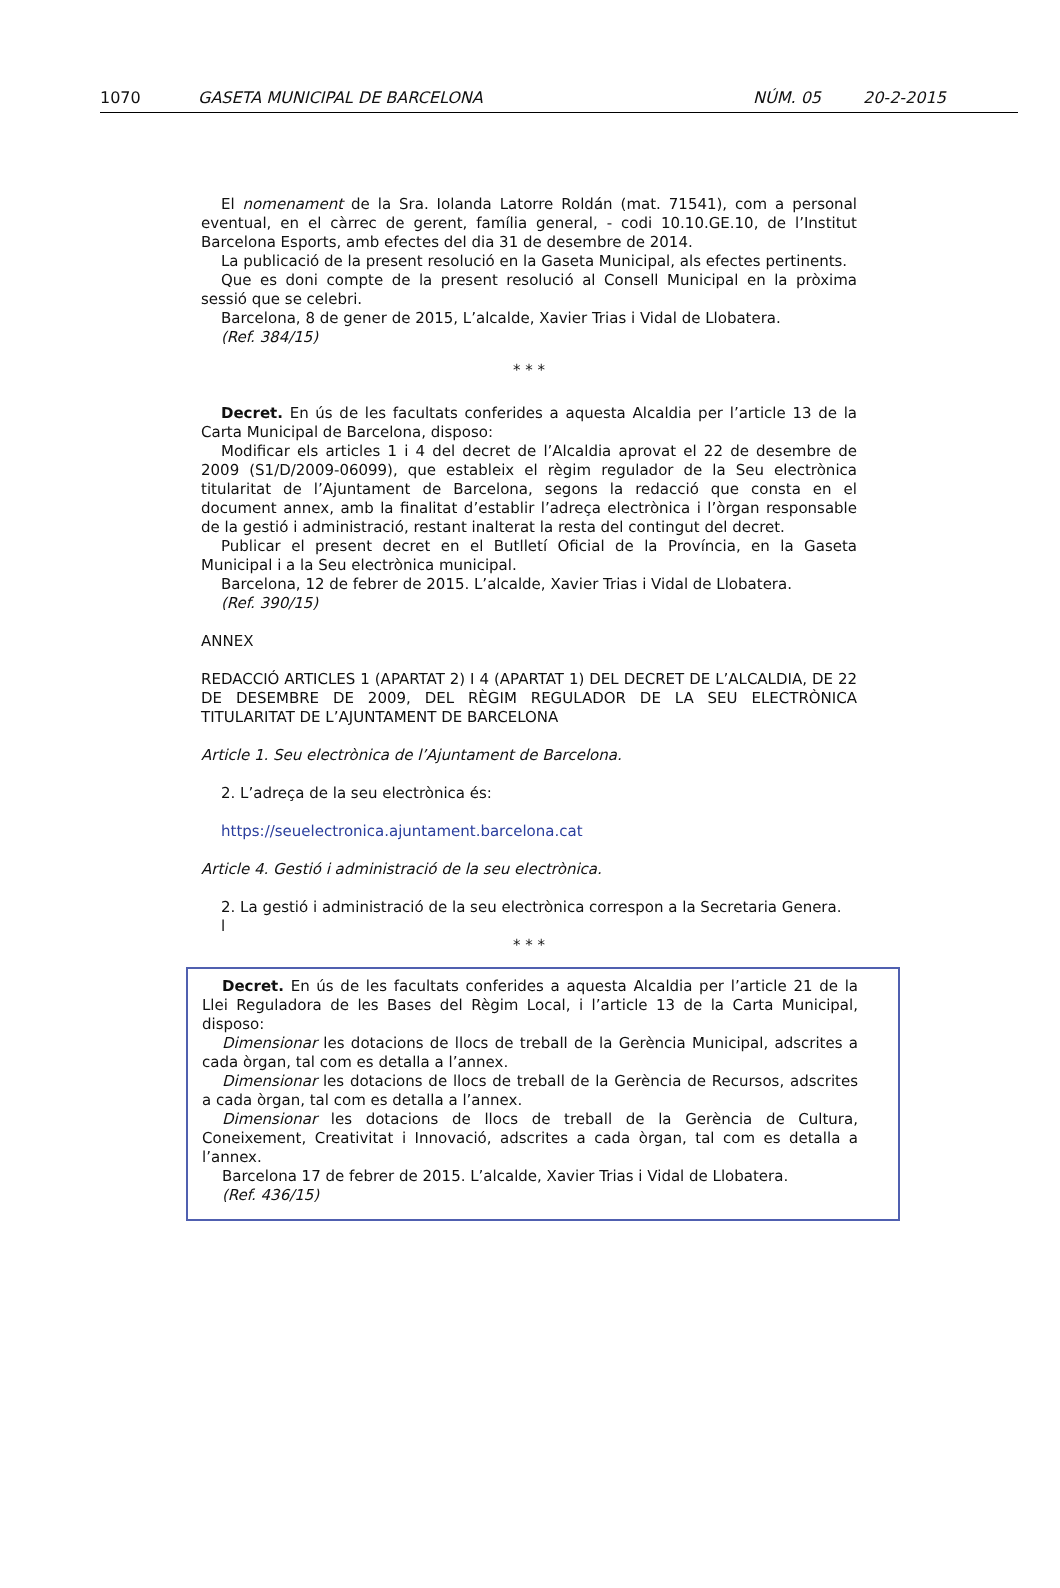1070 GASETA MUNICIPAL DE BARCELONA NÚM. 05 20-2-2015
El nomenament de la Sra. Iolanda Latorre Roldán (mat. 71541), com a personal eventual, en el càrrec de gerent, família general, - codi 10.10.GE.10, de l’Institut Barcelona Esports, amb efectes del dia 31 de desembre de 2014.
La publicació de la present resolució en la Gaseta Municipal, als efectes pertinents.
Que es doni compte de la present resolució al Consell Municipal en la pròxima sessió que se celebri.
Barcelona, 8 de gener de 2015, L’alcalde, Xavier Trias i Vidal de Llobatera.
(Ref. 384/15)
* * *
Decret. En ús de les facultats conferides a aquesta Alcaldia per l’article 13 de la Carta Municipal de Barcelona, disposo:
Modificar els articles 1 i 4 del decret de l’Alcaldia aprovat el 22 de desembre de 2009 (S1/D/2009-06099), que estableix el règim regulador de la Seu electrònica titularitat de l’Ajuntament de Barcelona, segons la redacció que consta en el document annex, amb la finalitat d’establir l’adreça electrònica i l’òrgan responsable de la gestió i administració, restant inalterat la resta del contingut del decret.
Publicar el present decret en el Butlletí Oficial de la Província, en la Gaseta Municipal i a la Seu electrònica municipal.
Barcelona, 12 de febrer de 2015. L’alcalde, Xavier Trias i Vidal de Llobatera.
(Ref. 390/15)
ANNEX
REDACCIÓ ARTICLES 1 (APARTAT 2) I 4 (APARTAT 1) DEL DECRET DE L’ALCALDIA, DE 22 DE DESEMBRE DE 2009, DEL RÈGIM REGULADOR DE LA SEU ELECTRÒNICA TITULARITAT DE L’AJUNTAMENT DE BARCELONA
Article 1. Seu electrònica de l’Ajuntament de Barcelona.
2. L’adreça de la seu electrònica és:
https://seuelectronica.ajuntament.barcelona.cat
Article 4. Gestió i administració de la seu electrònica.
2. La gestió i administració de la seu electrònica correspon a la Secretaria Genera.
l
* * *
Decret. En ús de les facultats conferides a aquesta Alcaldia per l’article 21 de la Llei Reguladora de les Bases del Règim Local, i l’article 13 de la Carta Municipal, disposo:
Dimensionar les dotacions de llocs de treball de la Gerència Municipal, adscrites a cada òrgan, tal com es detalla a l’annex.
Dimensionar les dotacions de llocs de treball de la Gerència de Recursos, adscrites a cada òrgan, tal com es detalla a l’annex.
Dimensionar les dotacions de llocs de treball de la Gerència de Cultura, Coneixement, Creativitat i Innovació, adscrites a cada òrgan, tal com es detalla a l’annex.
Barcelona 17 de febrer de 2015. L’alcalde, Xavier Trias i Vidal de Llobatera.
(Ref. 436/15)